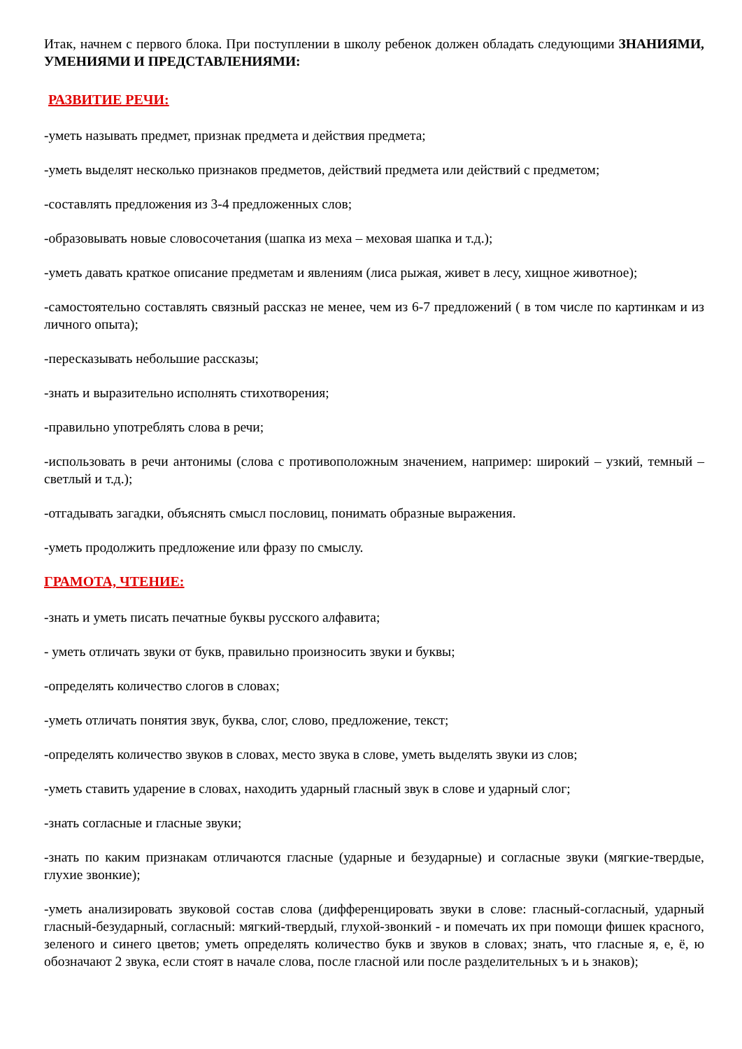Итак, начнем с первого блока. При поступлении в школу ребенок должен обладать следующими ЗНАНИЯМИ, УМЕНИЯМИ И ПРЕДСТАВЛЕНИЯМИ:
РАЗВИТИЕ РЕЧИ:
-уметь называть предмет, признак предмета и действия предмета;
-уметь выделят несколько признаков предметов, действий предмета или действий с предметом;
-составлять предложения из 3-4 предложенных слов;
-образовывать новые словосочетания (шапка из меха – меховая шапка и т.д.);
-уметь давать краткое описание предметам и явлениям (лиса рыжая, живет в лесу, хищное животное);
-самостоятельно составлять связный рассказ не менее, чем из 6-7 предложений ( в том числе по картинкам и из личного опыта);
-пересказывать небольшие рассказы;
-знать и выразительно исполнять стихотворения;
-правильно употреблять слова в речи;
-использовать в речи антонимы (слова с противоположным значением, например: широкий – узкий, темный – светлый и т.д.);
-отгадывать загадки, объяснять смысл пословиц, понимать образные выражения.
-уметь продолжить предложение или фразу по смыслу.
ГРАМОТА, ЧТЕНИЕ:
-знать и уметь писать печатные буквы русского алфавита;
- уметь отличать звуки от букв, правильно произносить звуки и буквы;
-определять количество слогов в словах;
-уметь отличать понятия звук, буква, слог, слово, предложение, текст;
-определять количество звуков в словах, место звука в слове, уметь выделять звуки из слов;
-уметь ставить ударение в словах, находить ударный гласный звук в слове и ударный слог;
-знать согласные и гласные звуки;
-знать по каким признакам отличаются гласные (ударные и безударные) и согласные звуки (мягкие-твердые, глухие звонкие);
-уметь анализировать звуковой состав слова (дифференцировать звуки в слове: гласный-согласный, ударный гласный-безударный, согласный: мягкий-твердый, глухой-звонкий - и помечать их при помощи фишек красного, зеленого и синего цветов; уметь определять количество букв и звуков в словах; знать, что гласные я, е, ё, ю обозначают 2 звука, если стоят в начале слова, после гласной или после разделительных ъ и ь знаков);